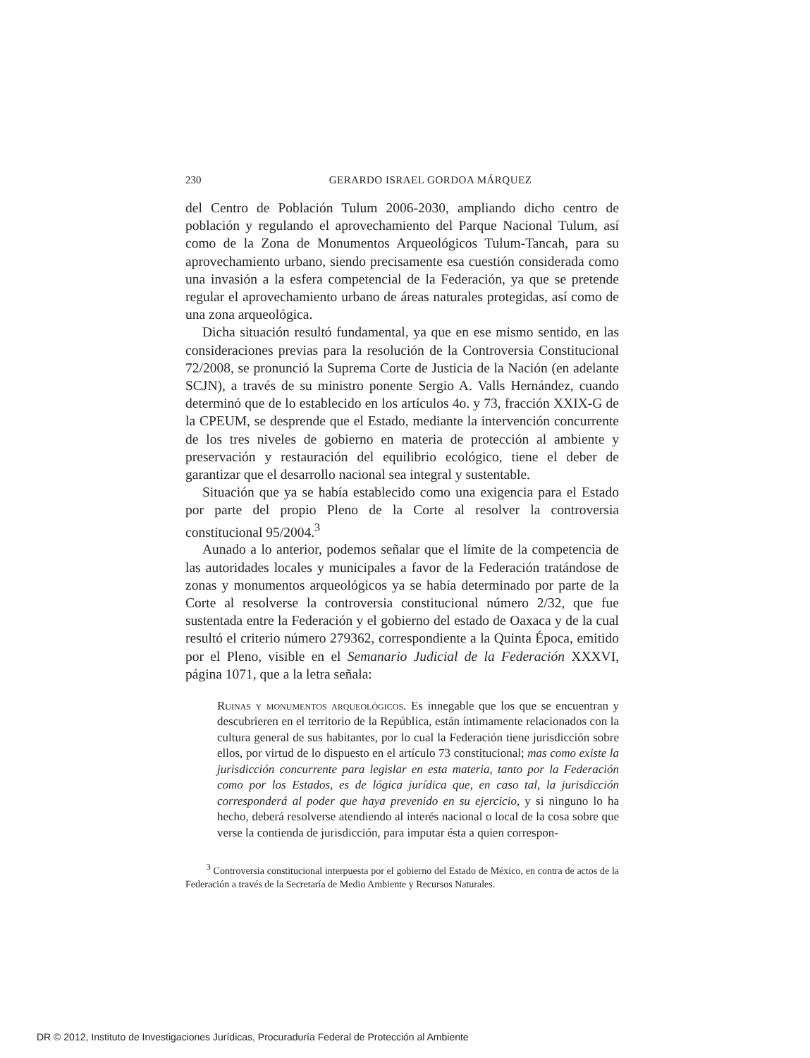230 GERARDO ISRAEL GORDOA MÁRQUEZ
del Centro de Población Tulum 2006-2030, ampliando dicho centro de población y regulando el aprovechamiento del Parque Nacional Tulum, así como de la Zona de Monumentos Arqueológicos Tulum-Tancah, para su aprovechamiento urbano, siendo precisamente esa cuestión considerada como una invasión a la esfera competencial de la Federación, ya que se pretende regular el aprovechamiento urbano de áreas naturales protegidas, así como de una zona arqueológica.
Dicha situación resultó fundamental, ya que en ese mismo sentido, en las consideraciones previas para la resolución de la Controversia Constitucional 72/2008, se pronunció la Suprema Corte de Justicia de la Nación (en adelante SCJN), a través de su ministro ponente Sergio A. Valls Hernández, cuando determinó que de lo establecido en los artículos 4o. y 73, fracción XXIX-G de la CPEUM, se desprende que el Estado, mediante la intervención concurrente de los tres niveles de gobierno en materia de protección al ambiente y preservación y restauración del equilibrio ecológico, tiene el deber de garantizar que el desarrollo nacional sea integral y sustentable.
Situación que ya se había establecido como una exigencia para el Estado por parte del propio Pleno de la Corte al resolver la controversia constitucional 95/2004.<sup>3</sup>
Aunado a lo anterior, podemos señalar que el límite de la competencia de las autoridades locales y municipales a favor de la Federación tratándose de zonas y monumentos arqueológicos ya se había determinado por parte de la Corte al resolverse la controversia constitucional número 2/32, que fue sustentada entre la Federación y el gobierno del estado de Oaxaca y de la cual resultó el criterio número 279362, correspondiente a la Quinta Época, emitido por el Pleno, visible en el Semanario Judicial de la Federación XXXVI, página 1071, que a la letra señala:
Ruinas y monumentos arqueológicos. Es innegable que los que se encuentran y descubrieren en el territorio de la República, están íntimamente relacionados con la cultura general de sus habitantes, por lo cual la Federación tiene jurisdicción sobre ellos, por virtud de lo dispuesto en el artículo 73 constitucional; mas como existe la jurisdicción concurrente para legislar en esta materia, tanto por la Federación como por los Estados, es de lógica jurídica que, en caso tal, la jurisdicción corresponderá al poder que haya prevenido en su ejercicio, y si ninguno lo ha hecho, deberá resolverse atendiendo al interés nacional o local de la cosa sobre que verse la contienda de jurisdicción, para imputar ésta a quien correspon-
<sup>3</sup> Controversia constitucional interpuesta por el gobierno del Estado de México, en contra de actos de la Federación a través de la Secretaría de Medio Ambiente y Recursos Naturales.
DR © 2012, Instituto de Investigaciones Jurídicas, Procuraduría Federal de Protección al Ambiente